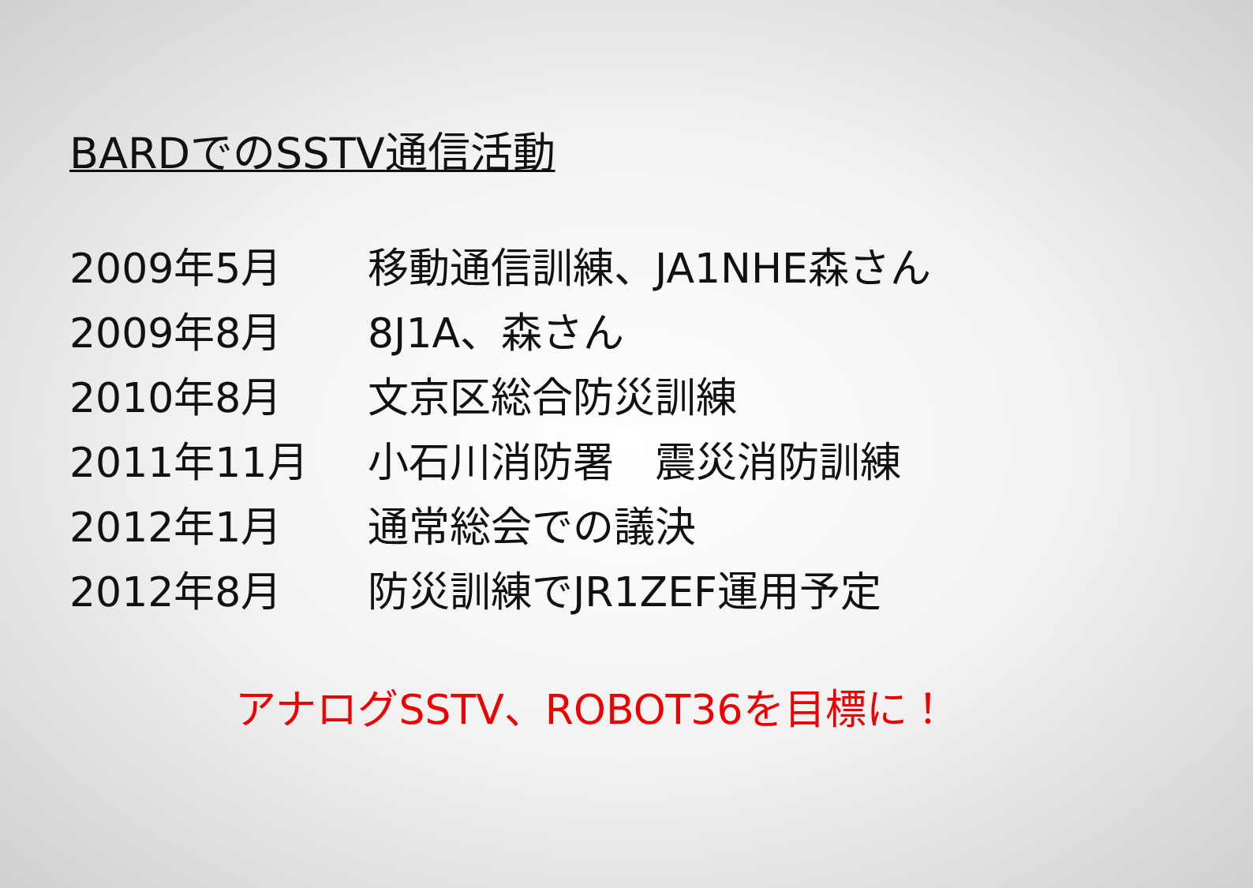BARDでのSSTV通信活動
2009年5月 移動通信訓練、JA1NHE森さん
2009年8月 8J1A、森さん
2010年8月 文京区総合防災訓練
2011年11月 小石川消防署　震災消防訓練
2012年1月 通常総会での議決
2012年8月 防災訓練でJR1ZEF運用予定
アナログSSTV、ROBOT36を目標に！